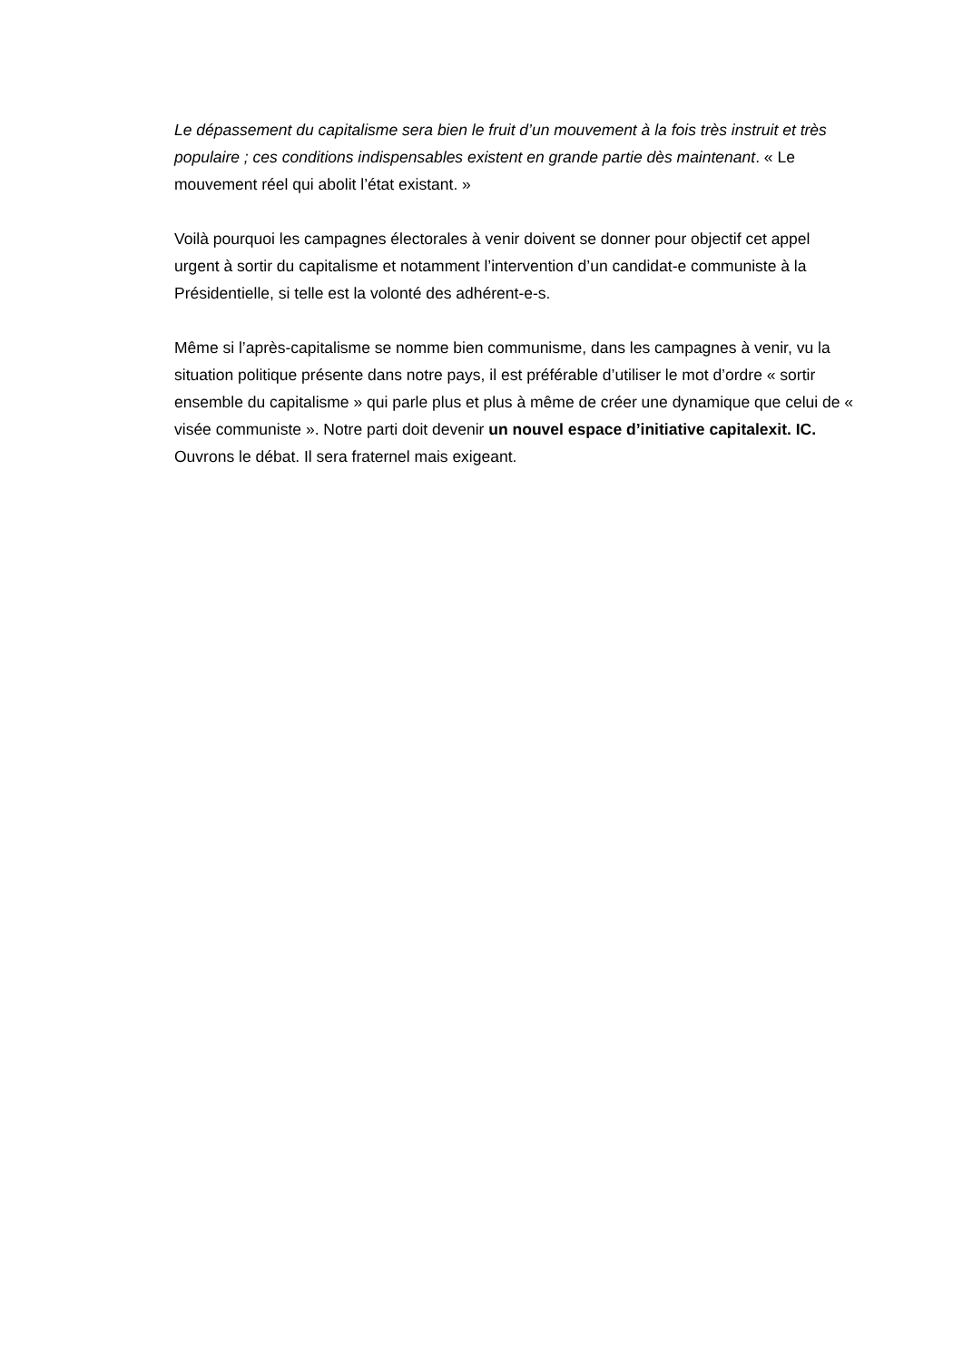Le dépassement du capitalisme sera bien le fruit d’un mouvement à la fois très instruit et très populaire ; ces conditions indispensables existent en grande partie dès maintenant. « Le mouvement réel qui abolit l’état existant. »
Voilà pourquoi les campagnes électorales à venir doivent se donner pour objectif cet appel urgent à sortir du capitalisme et notamment l’intervention d’un candidat-e communiste à la Présidentielle, si telle est la volonté des adhérent-e-s.
Même si l’après-capitalisme se nomme bien communisme, dans les campagnes à venir, vu la situation politique présente dans notre pays, il est préférable d’utiliser le mot d’ordre « sortir ensemble du capitalisme » qui parle plus et plus à même de créer une dynamique que celui de « visée communiste ». Notre parti doit devenir un nouvel espace d’initiative capitalexit. IC. Ouvrons le débat. Il sera fraternel mais exigeant.